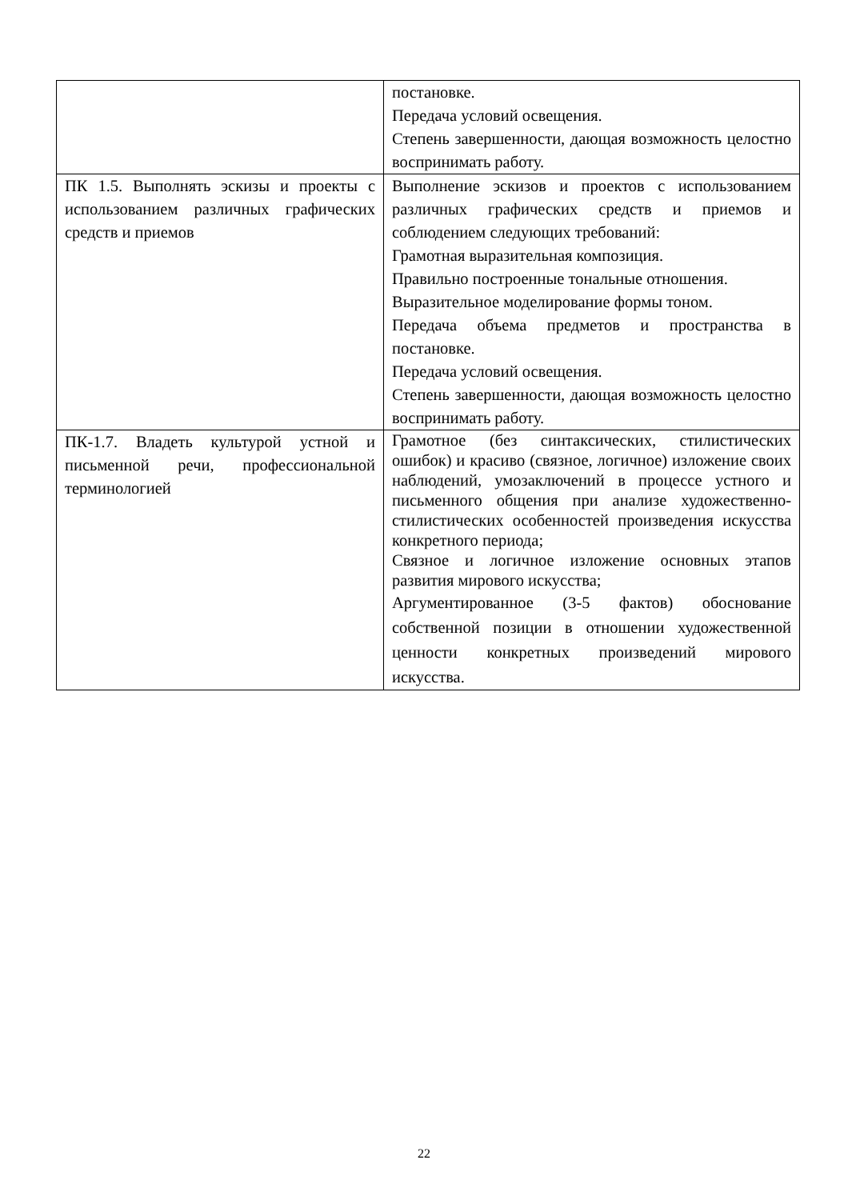| | постановке. Передача условий освещения. Степень завершенности, дающая возможность целостно воспринимать работу. |
| ПК 1.5. Выполнять эскизы и проекты с использованием различных графических средств и приемов | Выполнение эскизов и проектов с использованием различных графических средств и приемов и соблюдением следующих требований: Грамотная выразительная композиция. Правильно построенные тональные отношения. Выразительное моделирование формы тоном. Передача объема предметов и пространства в постановке. Передача условий освещения. Степень завершенности, дающая возможность целостно воспринимать работу. |
| ПК-1.7. Владеть культурой устной и письменной речи, профессиональной терминологией | Грамотное (без синтаксических, стилистических ошибок) и красиво (связное, логичное) изложение своих наблюдений, умозаключений в процессе устного и письменного общения при анализе художественно-стилистических особенностей произведения искусства конкретного периода; Связное и логичное изложение основных этапов развития мирового искусства; Аргументированное (3-5 фактов) обоснование собственной позиции в отношении художественной ценности конкретных произведений мирового искусства. |
22